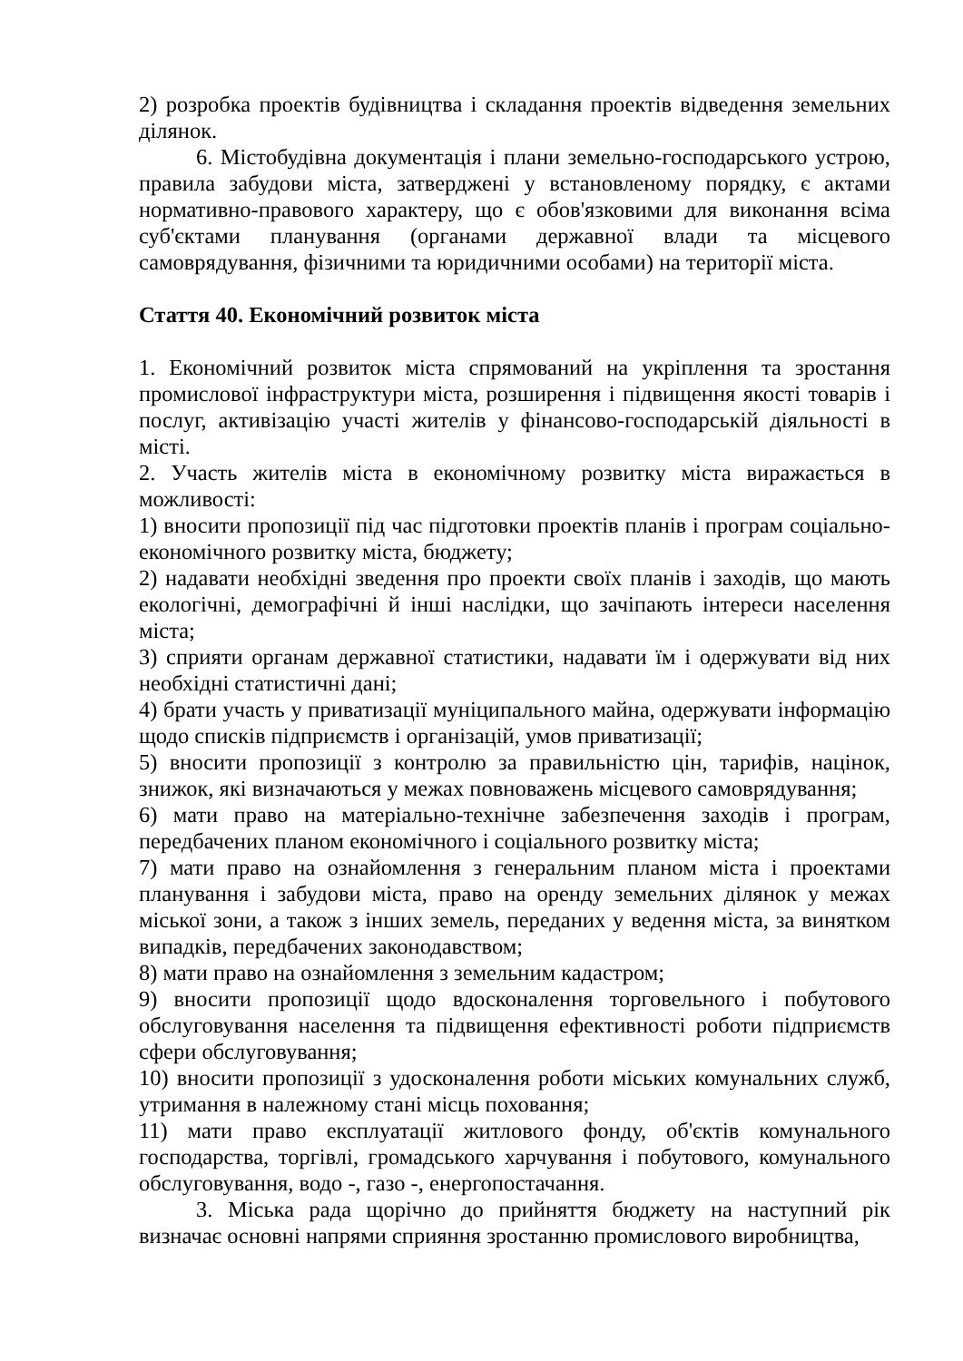2) розробка проектів будівництва і складання проектів відведення земельних ділянок.
6. Містобудівна документація і плани земельно-господарського устрою, правила забудови міста, затверджені у встановленому порядку, є актами нормативно-правового характеру, що є обов'язковими для виконання всіма суб'єктами планування (органами державної влади та місцевого самоврядування, фізичними та юридичними особами) на території міста.
Стаття 40. Економічний розвиток міста
1. Економічний розвиток міста спрямований на укріплення та зростання промислової інфраструктури міста, розширення і підвищення якості товарів і послуг, активізацію участі жителів у фінансово-господарській діяльності в місті.
2. Участь жителів міста в економічному розвитку міста виражається в можливості:
1) вносити пропозиції під час підготовки проектів планів і програм соціально-економічного розвитку міста, бюджету;
2) надавати необхідні зведення про проекти своїх планів і заходів, що мають екологічні, демографічні й інші наслідки, що зачіпають інтереси населення міста;
3) сприяти органам державної статистики, надавати їм і одержувати від них необхідні статистичні дані;
4) брати участь у приватизації муніципального майна, одержувати інформацію щодо списків підприємств і організацій, умов приватизації;
5) вносити пропозиції з контролю за правильністю цін, тарифів, націнок, знижок, які визначаються у межах повноважень місцевого самоврядування;
6) мати право на матеріально-технічне забезпечення заходів і програм, передбачених планом економічного і соціального розвитку міста;
7) мати право на ознайомлення з генеральним планом міста і проектами планування і забудови міста, право на оренду земельних ділянок у межах міської зони, а також з інших земель, переданих у ведення міста, за винятком випадків, передбачених законодавством;
8) мати право на ознайомлення з земельним кадастром;
9) вносити пропозиції щодо вдосконалення торговельного і побутового обслуговування населення та підвищення ефективності роботи підприємств сфери обслуговування;
10) вносити пропозиції з удосконалення роботи міських комунальних служб, утримання в належному стані місць поховання;
11) мати право експлуатації житлового фонду, об'єктів комунального господарства, торгівлі, громадського харчування і побутового, комунального обслуговування, водо -, газо -, енергопостачання.
3. Міська рада щорічно до прийняття бюджету на наступний рік визначає основні напрями сприяння зростанню промислового виробництва,